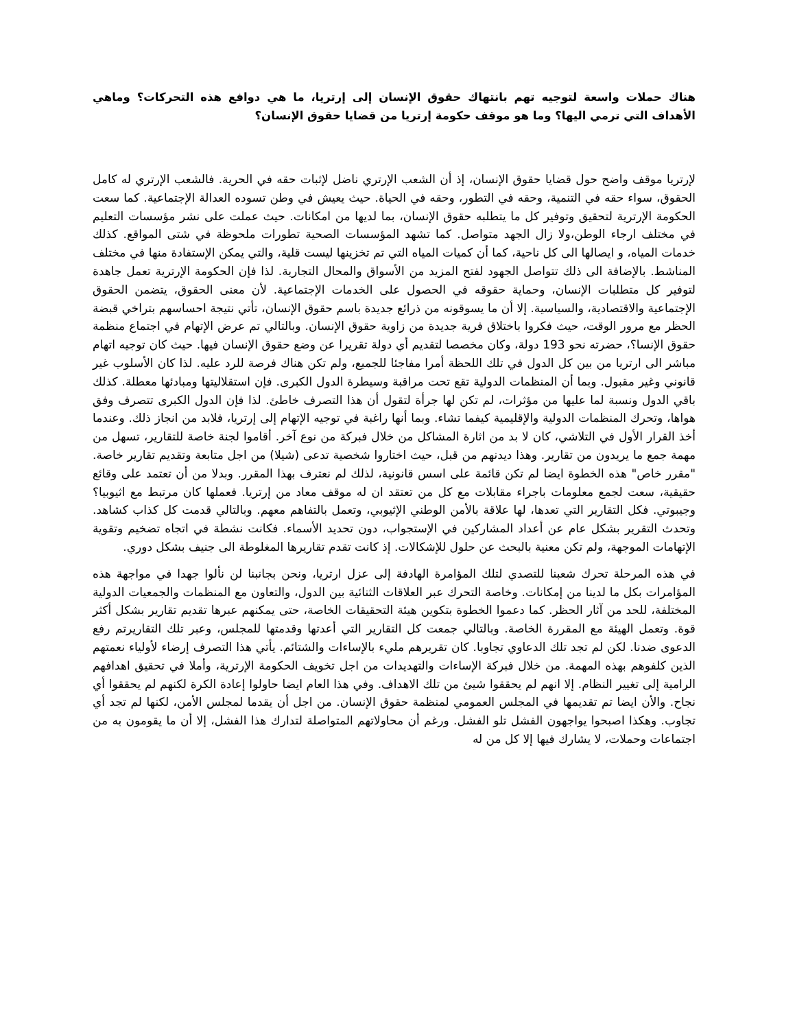هناك حملات واسعة لتوجيه تهم بانتهاك حقوق الإنسان إلى إرتريا، ما هي دوافع هذه التحركات؟ وماهي الأهداف التي ترمي اليها؟ وما هو موقف حكومة إرتريا من قضايا حقوق الإنسان؟
لإرتريا موقف واضح حول قضايا حقوق الإنسان، إذ أن الشعب الإرتري ناضل لإثبات حقه في الحرية. فالشعب الإرتري له كامل الحقوق، سواء حقه في التنمية، وحقه في التطور، وحقه في الحياة. حيث يعيش في وطن تسوده العدالة الإجتماعية. كما سعت الحكومة الإرترية لتحقيق وتوفير كل ما يتطلبه حقوق الإنسان، بما لديها من امكانات. حيث عملت على نشر مؤسسات التعليم في مختلف ارجاء الوطن،ولا زال الجهد متواصل. كما تشهد المؤسسات الصحية تطورات ملحوظة في شتى المواقع. كذلك خدمات المياه، و ايصالها الى كل ناحية، كما أن كميات المياه التي تم تخزينها ليست قلية، والتي يمكن الإستفادة منها في مختلف المناشط. بالإضافة الى ذلك تتواصل الجهود لفتح المزيد من الأسواق والمحال التجارية. لذا فإن الحكومة الإرترية تعمل جاهدة لتوفير كل متطلبات الإنسان، وحماية حقوقه في الحصول على الخدمات الإجتماعية. لأن معنى الحقوق، يتضمن الحقوق الإجتماعية والاقتصادية، والسياسية. إلا أن ما يسوقونه من ذرائع جديدة باسم حقوق الإنسان، تأتي نتيجة احساسهم بتراخي قبضة الحظر مع مرور الوقت، حيث فكروا باختلاق فرية جديدة من زاوية حقوق الإنسان. وبالتالي تم عرض الإتهام في اجتماع منظمة حقوق الإنسا؟، حضرته نحو 193 دولة، وكان مخصصا لتقديم أي دولة تقريرا عن وضع حقوق الإنسان فيها. حيث كان توجيه اتهام مباشر الى ارتريا من بين كل الدول في تلك اللحظة أمرا مفاجئا للجميع، ولم تكن هناك فرصة للرد عليه. لذا كان الأسلوب غير قانوني وغير مقبول. وبما أن المنظمات الدولية تقع تحت مراقبة وسيطرة الدول الكبرى. فإن استقلاليتها ومبادئها معطلة. كذلك باقي الدول ونسبة لما عليها من مؤثرات، لم تكن لها جرأة لتقول أن هذا التصرف خاطئ. لذا فإن الدول الكبرى تتصرف وفق هواها، وتحرك المنظمات الدولية والإقليمية كيفما تشاء. وبما أنها راغبة في توجيه الإتهام إلى إرتريا، فلابد من انجاز ذلك. وعندما أخذ القرار الأول في التلاشي، كان لا بد من اثارة المشاكل من خلال فبركة من نوع آخر. أقاموا لجنة خاصة للتقارير، تسهل من مهمة جمع ما يريدون من تقارير. وهذا ديدنهم من قبل، حيث اختاروا شخصية تدعى (شيلا) من اجل متابعة وتقديم تقارير خاصة. "مقرر خاص" هذه الخطوة ايضا لم تكن قائمة على اسس قانونية، لذلك لم نعترف بهذا المقرر. وبدلا من أن تعتمد على وقائع حقيقية، سعت لجمع معلومات باجراء مقابلات مع كل من تعتقد ان له موقف معاد من إرتريا. فعملها كان مرتبط مع اثيوبيا؟ وجيبوتي. فكل التقارير التي تعدها، لها علاقة بالأمن الوطني الإثيوبي، وتعمل بالتفاهم معهم. وبالتالي قدمت كل كذاب كشاهد. وتحدث التقرير بشكل عام عن أعداد المشاركين في الإستجواب، دون تحديد الأسماء. فكانت نشطة في اتجاه تضخيم وتقوية الإتهامات الموجهة، ولم تكن معنية بالبحث عن حلول للإشكالات. إذ كانت تقدم تقاريرها المغلوطة الى جنيف بشكل دوري.
في هذه المرحلة تحرك شعبنا للتصدي لتلك المؤامرة الهادفة إلى عزل ارتريا، ونحن بجانبنا لن نألوا جهدا في مواجهة هذه المؤامرات بكل ما لدينا من إمكانات. وخاصة التحرك عبر العلاقات الثنائية بين الدول، والتعاون مع المنظمات والجمعيات الدولية المختلفة، للحد من آثار الحظر. كما دعموا الخطوة بتكوين هيئة التحقيقات الخاصة، حتى يمكنهم عبرها تقديم تقارير بشكل أكثر قوة. وتعمل الهيئة مع المقررة الخاصة. وبالتالي جمعت كل التقارير التي أعدتها وقدمتها للمجلس، وعبر تلك التقاريرتم رفع الدعوى ضدنا. لكن لم تجد تلك الدعاوي تجاوبا. كان تقريرهم مليء بالإساءات والشتائم. يأتي هذا التصرف إرضاء لأولياء نعمتهم الذين كلفوهم بهذه المهمة. من خلال فبركة الإساءات والتهديدات من اجل تخويف الحكومة الإرترية، وأملا في تحقيق اهدافهم الرامية إلى تغيير النظام. إلا انهم لم يحققوا شيئ من تلك الاهداف. وفي هذا العام ايضا حاولوا إعادة الكرة لكنهم لم يحققوا أي نجاح. والأن ايضا تم تقديمها في المجلس العمومي لمنظمة حقوق الإنسان. من اجل أن يقدما لمجلس الأمن، لكنها لم تجد أي تجاوب. وهكذا اصبحوا يواجهون الفشل تلو الفشل. ورغم أن محاولاتهم المتواصلة لتدارك هذا الفشل، إلا أن ما يقومون به من اجتماعات وحملات، لا يشارك فيها إلا كل من له